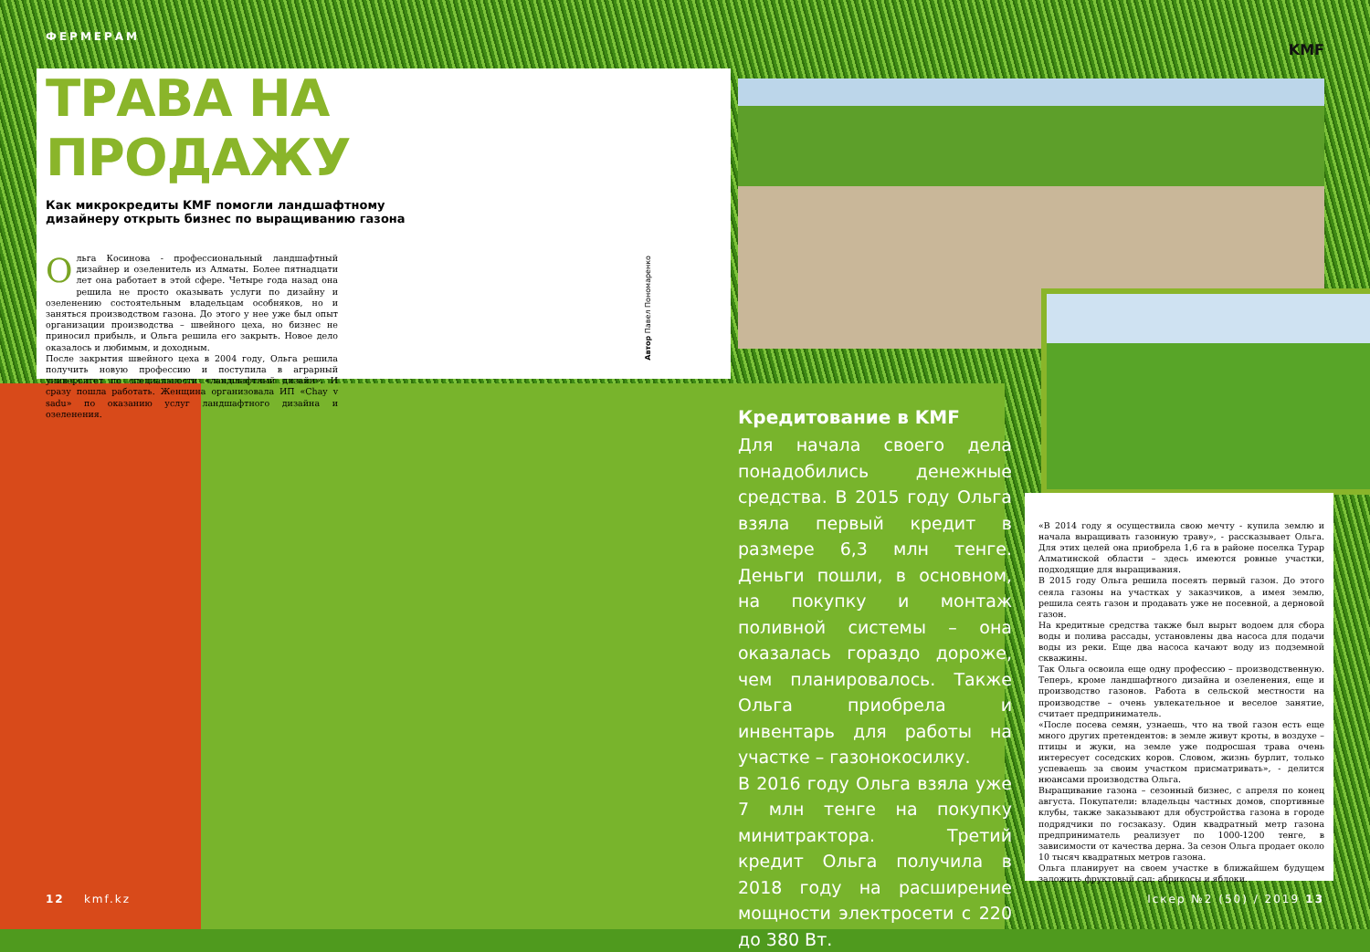ФЕРМЕРАМ
KMF
ТРАВА НА ПРОДАЖУ
Как микрокредиты KMF помогли ландшафтному дизайнеру открыть бизнес по выращиванию газона
Ольга Косинова - профессиональный ландшафтный дизайнер и озеленитель из Алматы. Более пятнадцати лет она работает в этой сфере. Четыре года назад она решила не просто оказывать услуги по дизайну и озеленению состоятельным владельцам особняков, но и заняться производством газона. До этого у нее уже был опыт организации производства – швейного цеха, но бизнес не приносил прибыль, и Ольга решила его закрыть. Новое дело оказалось и любимым, и доходным.
После закрытия швейного цеха в 2004 году, Ольга решила получить новую профессию и поступила в аграрный университет по специальности «ландшафтный дизайн». И сразу пошла работать. Женщина организовала ИП «Chay v sadu» по оказанию услуг ландшафтного дизайна и озеленения.
Автор Павел Пономаренко
Кредитование в KMF
Для начала своего дела понадобились денежные средства. В 2015 году Ольга взяла первый кредит в размере 6,3 млн тенге. Деньги пошли, в основном, на покупку и монтаж поливной системы – она оказалась гораздо дороже, чем планировалось. Также Ольга приобрела и инвентарь для работы на участке – газонокосилку.
В 2016 году Ольга взяла уже 7 млн тенге на покупку минитрактора. Третий кредит Ольга получила в 2018 году на расширение мощности электросети с 220 до 380 Вт.
«В 2014 году я осуществила свою мечту - купила землю и начала выращивать газонную траву», - рассказывает Ольга. Для этих целей она приобрела 1,6 га в районе поселка Турар Алматинской области – здесь имеются ровные участки, подходящие для выращивания.
В 2015 году Ольга решила посеять первый газон. До этого сеяла газоны на участках у заказчиков, а имея землю, решила сеять газон и продавать уже не посевной, а дерновой газон.
На кредитные средства также был вырыт водоем для сбора воды и полива рассады, установлены два насоса для подачи воды из реки. Еще два насоса качают воду из подземной скважины.
Так Ольга освоила еще одну профессию – производственную. Теперь, кроме ландшафтного дизайна и озеленения, еще и производство газонов. Работа в сельской местности на производстве – очень увлекательное и веселое занятие, считает предприниматель.
«После посева семян, узнаешь, что на твой газон есть еще много других претендентов: в земле живут кроты, в воздухе – птицы и жуки, на земле уже подросшая трава очень интересует соседских коров. Словом, жизнь бурлит, только успеваешь за своим участком присматривать», - делится нюансами производства Ольга.
Выращивание газона – сезонный бизнес, с апреля по конец августа. Покупатели: владельцы частных домов, спортивные клубы, также заказывают для обустройства газона в городе подрядчики по госзаказу. Один квадратный метр газона предприниматель реализует по 1000-1200 тенге, в зависимости от качества дерна. За сезон Ольга продает около 10 тысяч квадратных метров газона.
Ольга планирует на своем участке в ближайшем будущем заложить фруктовый сад: абрикосы и яблоки.
12 kmf.kz Іскер №2 (50) / 2019 13